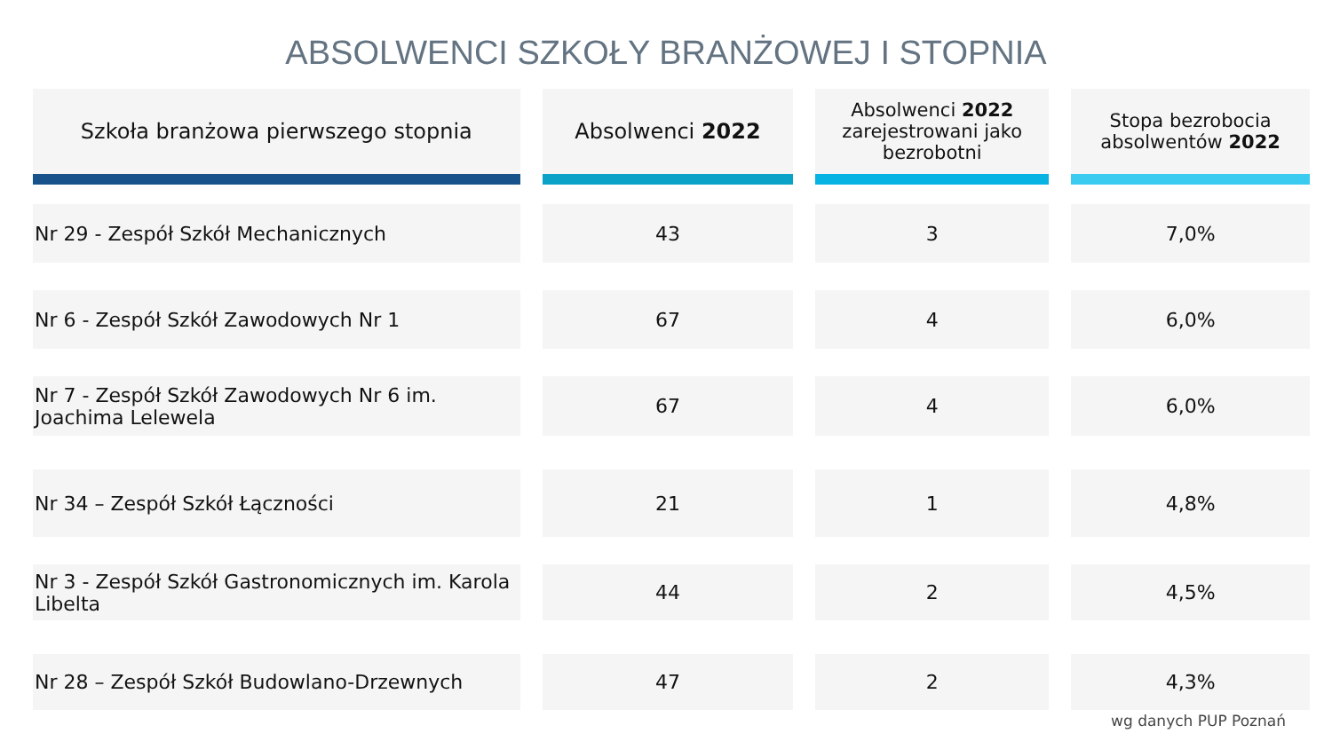ABSOLWENCI SZKOŁY BRANŻOWEJ I STOPNIA
| Szkoła branżowa pierwszego stopnia | Absolwenci 2022 | Absolwenci 2022 zarejestrowani jako bezrobotni | Stopa bezrobocia absolwentów 2022 |
| --- | --- | --- | --- |
| Nr 29 - Zespół Szkół Mechanicznych | 43 | 3 | 7,0% |
| Nr 6 - Zespół Szkół Zawodowych Nr 1 | 67 | 4 | 6,0% |
| Nr 7 - Zespół Szkół Zawodowych Nr 6 im. Joachima Lelewela | 67 | 4 | 6,0% |
| Nr 34 – Zespół Szkół Łączności | 21 | 1 | 4,8% |
| Nr 3 - Zespół Szkół Gastronomicznych im. Karola Libelta | 44 | 2 | 4,5% |
| Nr 28 – Zespół Szkół Budowlano-Drzewnych | 47 | 2 | 4,3% |
wg danych PUP Poznań